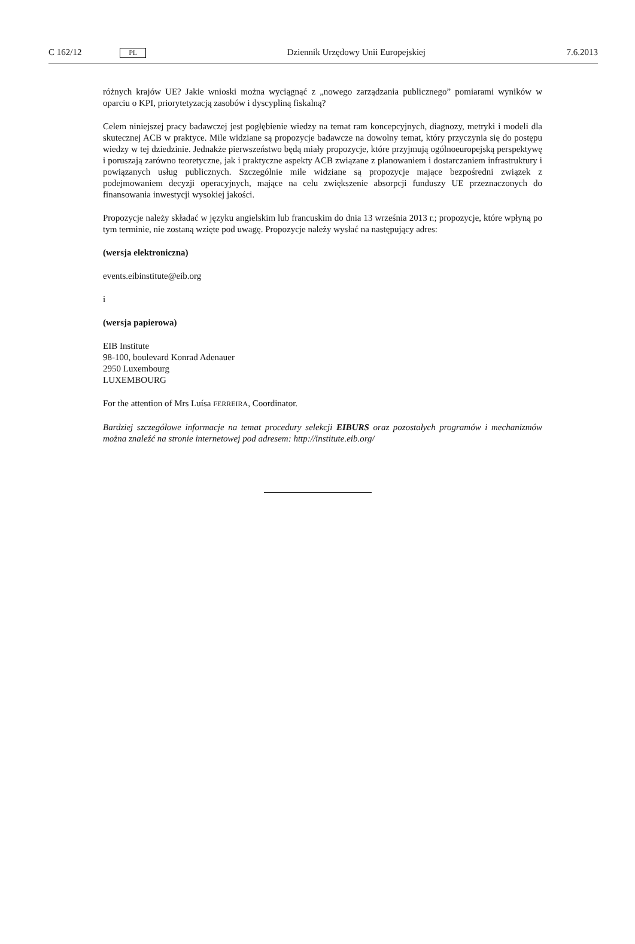C 162/12 PL Dziennik Urzędowy Unii Europejskiej 7.6.2013
różnych krajów UE? Jakie wnioski można wyciągnąć z „nowego zarządzania publicznego” pomiarami wyników w oparciu o KPI, priorytetyzacją zasobów i dyscypliną fiskalną?
Celem niniejszej pracy badawczej jest pogłębienie wiedzy na temat ram koncepcyjnych, diagnozy, metryki i modeli dla skutecznej ACB w praktyce. Mile widziane są propozycje badawcze na dowolny temat, który przyczynia się do postępu wiedzy w tej dziedzinie. Jednakże pierwszeństwo będą miały propozycje, które przyjmują ogólnoeuropejską perspektywę i poruszają zarówno teoretyczne, jak i praktyczne aspekty ACB związane z planowaniem i dostarczaniem infrastruktury i powiązanych usług publicznych. Szczególnie mile widziane są propozycje mające bezpośredni związek z podejmowaniem decyzji operacyjnych, mające na celu zwiększenie absorpcji funduszy UE przeznaczonych do finansowania inwestycji wysokiej jakości.
Propozycje należy składać w języku angielskim lub francuskim do dnia 13 września 2013 r.; propozycje, które wpłyną po tym terminie, nie zostaną wzięte pod uwagę. Propozycje należy wysłać na następujący adres:
(wersja elektroniczna)
events.eibinstitute@eib.org
i
(wersja papierowa)
EIB Institute
98-100, boulevard Konrad Adenauer
2950 Luxembourg
LUXEMBOURG
For the attention of Mrs Luísa FERREIRA, Coordinator.
Bardziej szczegółowe informacje na temat procedury selekcji EIBURS oraz pozostałych programów i mechanizmów można znaleźć na stronie internetowej pod adresem: http://institute.eib.org/